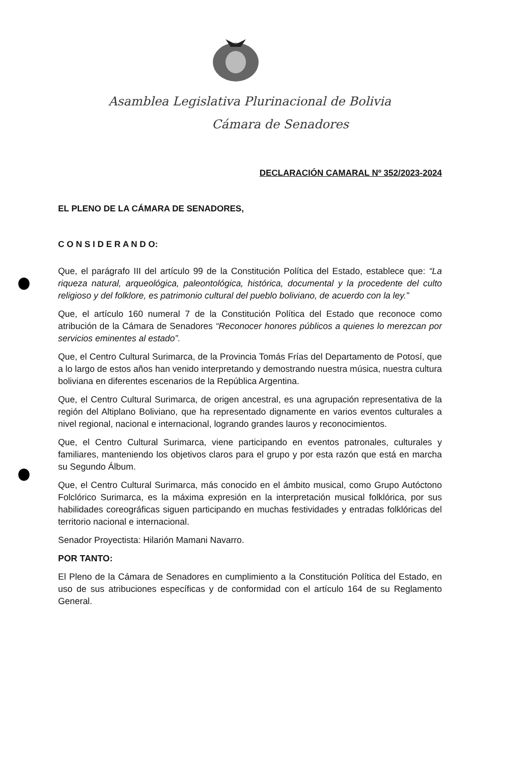Asamblea Legislativa Plurinacional de Bolivia
Cámara de Senadores
DECLARACIÓN CAMARAL Nº 352/2023-2024
EL PLENO DE LA CÁMARA DE SENADORES,
C O N S I D E R A N D O:
Que, el parágrafo III del artículo 99 de la Constitución Política del Estado, establece que: “La riqueza natural, arqueológica, paleontológica, histórica, documental y la procedente del culto religioso y del folklore, es patrimonio cultural del pueblo boliviano, de acuerdo con la ley.”
Que, el artículo 160 numeral 7 de la Constitución Política del Estado que reconoce como atribución de la Cámara de Senadores “Reconocer honores públicos a quienes lo merezcan por servicios eminentes al estado”.
Que, el Centro Cultural Surimarca, de la Provincia Tomás Frías del Departamento de Potosí, que a lo largo de estos años han venido interpretando y demostrando nuestra música, nuestra cultura boliviana en diferentes escenarios de la República Argentina.
Que, el Centro Cultural Surimarca, de origen ancestral, es una agrupación representativa de la región del Altiplano Boliviano, que ha representado dignamente en varios eventos culturales a nivel regional, nacional e internacional, logrando grandes lauros y reconocimientos.
Que, el Centro Cultural Surimarca, viene participando en eventos patronales, culturales y familiares, manteniendo los objetivos claros para el grupo y por esta razón que está en marcha su Segundo Álbum.
Que, el Centro Cultural Surimarca, más conocido en el ámbito musical, como Grupo Autóctono Folclórico Surimarca, es la máxima expresión en la interpretación musical folklórica, por sus habilidades coreográficas siguen participando en muchas festividades y entradas folklóricas del territorio nacional e internacional.
Senador Proyectista: Hilarión Mamani Navarro.
POR TANTO:
El Pleno de la Cámara de Senadores en cumplimiento a la Constitución Política del Estado, en uso de sus atribuciones específicas y de conformidad con el artículo 164 de su Reglamento General.